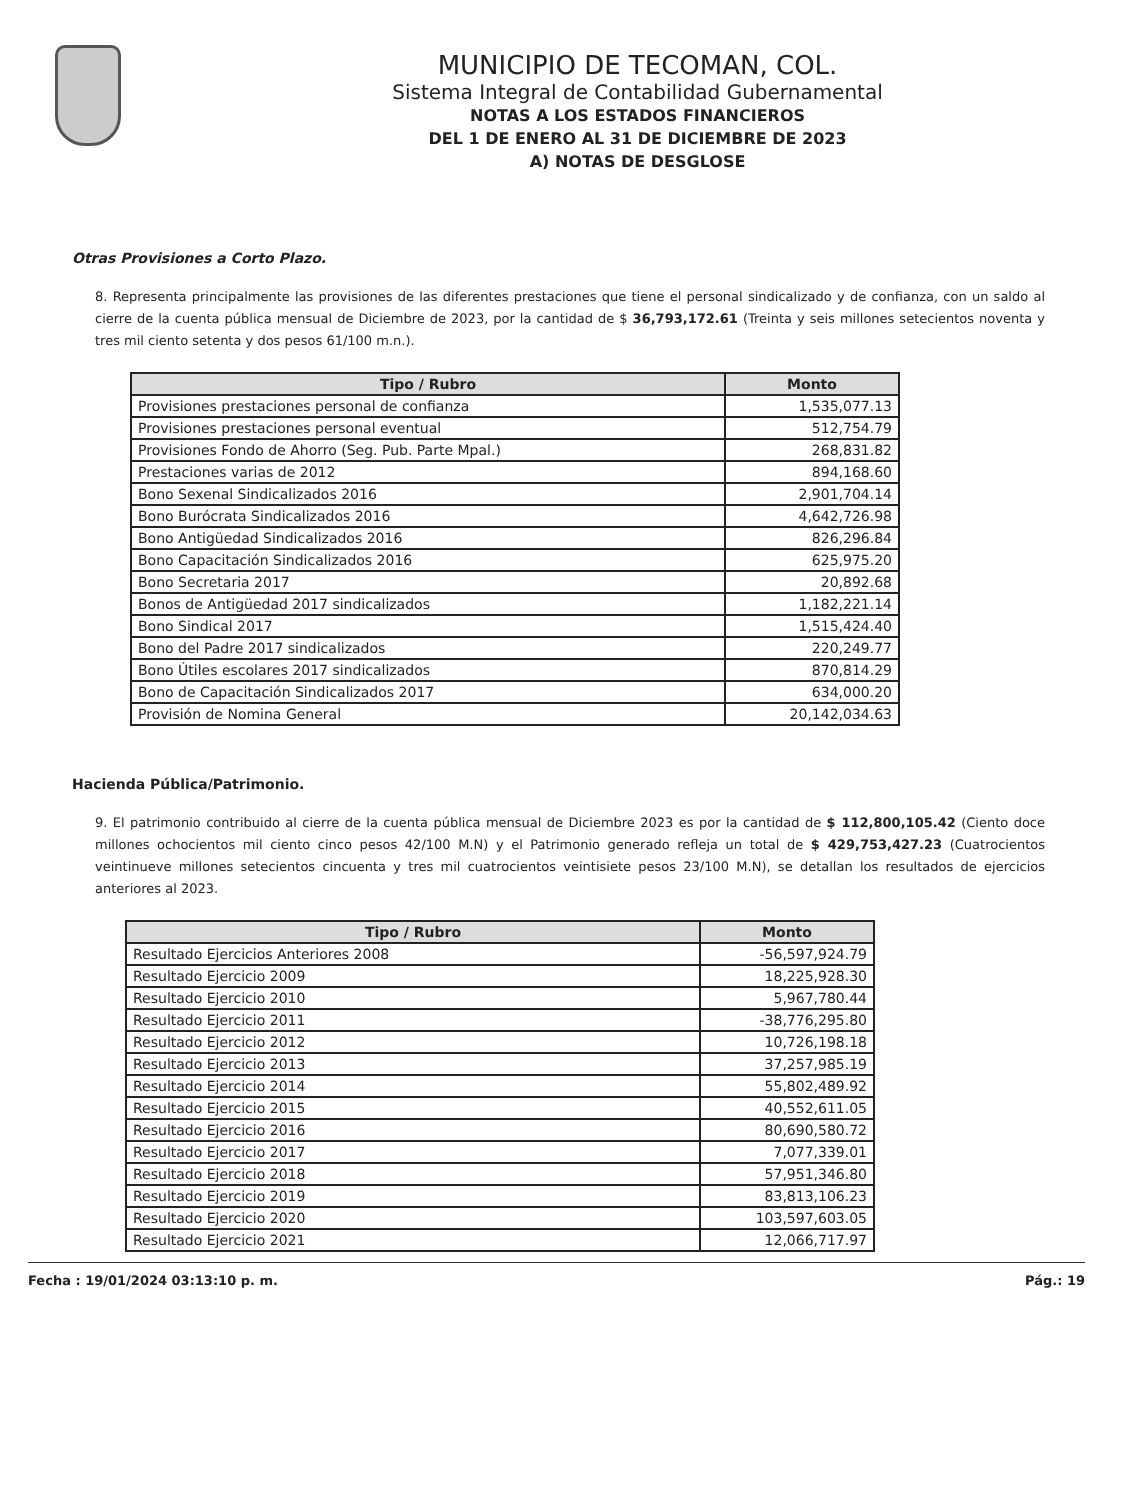MUNICIPIO DE TECOMAN, COL.
Sistema Integral de Contabilidad Gubernamental
NOTAS A LOS ESTADOS FINANCIEROS
DEL 1 DE ENERO AL 31 DE DICIEMBRE DE 2023
A) NOTAS DE DESGLOSE
Otras Provisiones a Corto Plazo.
8. Representa principalmente las provisiones de las diferentes prestaciones que tiene el personal sindicalizado y de confianza, con un saldo al cierre de la cuenta pública mensual de Diciembre de 2023, por la cantidad de $ 36,793,172.61 (Treinta y seis millones setecientos noventa y tres mil ciento setenta y dos pesos 61/100 m.n.).
| Tipo / Rubro | Monto |
| --- | --- |
| Provisiones prestaciones personal de confianza | 1,535,077.13 |
| Provisiones prestaciones personal eventual | 512,754.79 |
| Provisiones Fondo de Ahorro (Seg. Pub. Parte Mpal.) | 268,831.82 |
| Prestaciones varias de 2012 | 894,168.60 |
| Bono Sexenal Sindicalizados 2016 | 2,901,704.14 |
| Bono Burócrata Sindicalizados 2016 | 4,642,726.98 |
| Bono Antigüedad Sindicalizados 2016 | 826,296.84 |
| Bono Capacitación Sindicalizados 2016 | 625,975.20 |
| Bono Secretaria 2017 | 20,892.68 |
| Bonos de Antigüedad 2017 sindicalizados | 1,182,221.14 |
| Bono Sindical 2017 | 1,515,424.40 |
| Bono del Padre 2017 sindicalizados | 220,249.77 |
| Bono Útiles escolares 2017 sindicalizados | 870,814.29 |
| Bono de Capacitación Sindicalizados 2017 | 634,000.20 |
| Provisión de Nomina General | 20,142,034.63 |
Hacienda Pública/Patrimonio.
9. El patrimonio contribuido al cierre de la cuenta pública mensual de Diciembre 2023 es por la cantidad de $ 112,800,105.42 (Ciento doce millones ochocientos mil ciento cinco pesos 42/100 M.N) y el Patrimonio generado refleja un total de $ 429,753,427.23 (Cuatrocientos veintinueve millones setecientos cincuenta y tres mil cuatrocientos veintisiete pesos 23/100 M.N), se detallan los resultados de ejercicios anteriores al 2023.
| Tipo / Rubro | Monto |
| --- | --- |
| Resultado Ejercicios Anteriores 2008 | -56,597,924.79 |
| Resultado Ejercicio 2009 | 18,225,928.30 |
| Resultado Ejercicio 2010 | 5,967,780.44 |
| Resultado Ejercicio 2011 | -38,776,295.80 |
| Resultado Ejercicio 2012 | 10,726,198.18 |
| Resultado Ejercicio 2013 | 37,257,985.19 |
| Resultado Ejercicio 2014 | 55,802,489.92 |
| Resultado Ejercicio 2015 | 40,552,611.05 |
| Resultado Ejercicio 2016 | 80,690,580.72 |
| Resultado Ejercicio 2017 | 7,077,339.01 |
| Resultado Ejercicio 2018 | 57,951,346.80 |
| Resultado Ejercicio 2019 | 83,813,106.23 |
| Resultado Ejercicio 2020 | 103,597,603.05 |
| Resultado Ejercicio 2021 | 12,066,717.97 |
Fecha : 19/01/2024 03:13:10 p. m. Pág.: 19